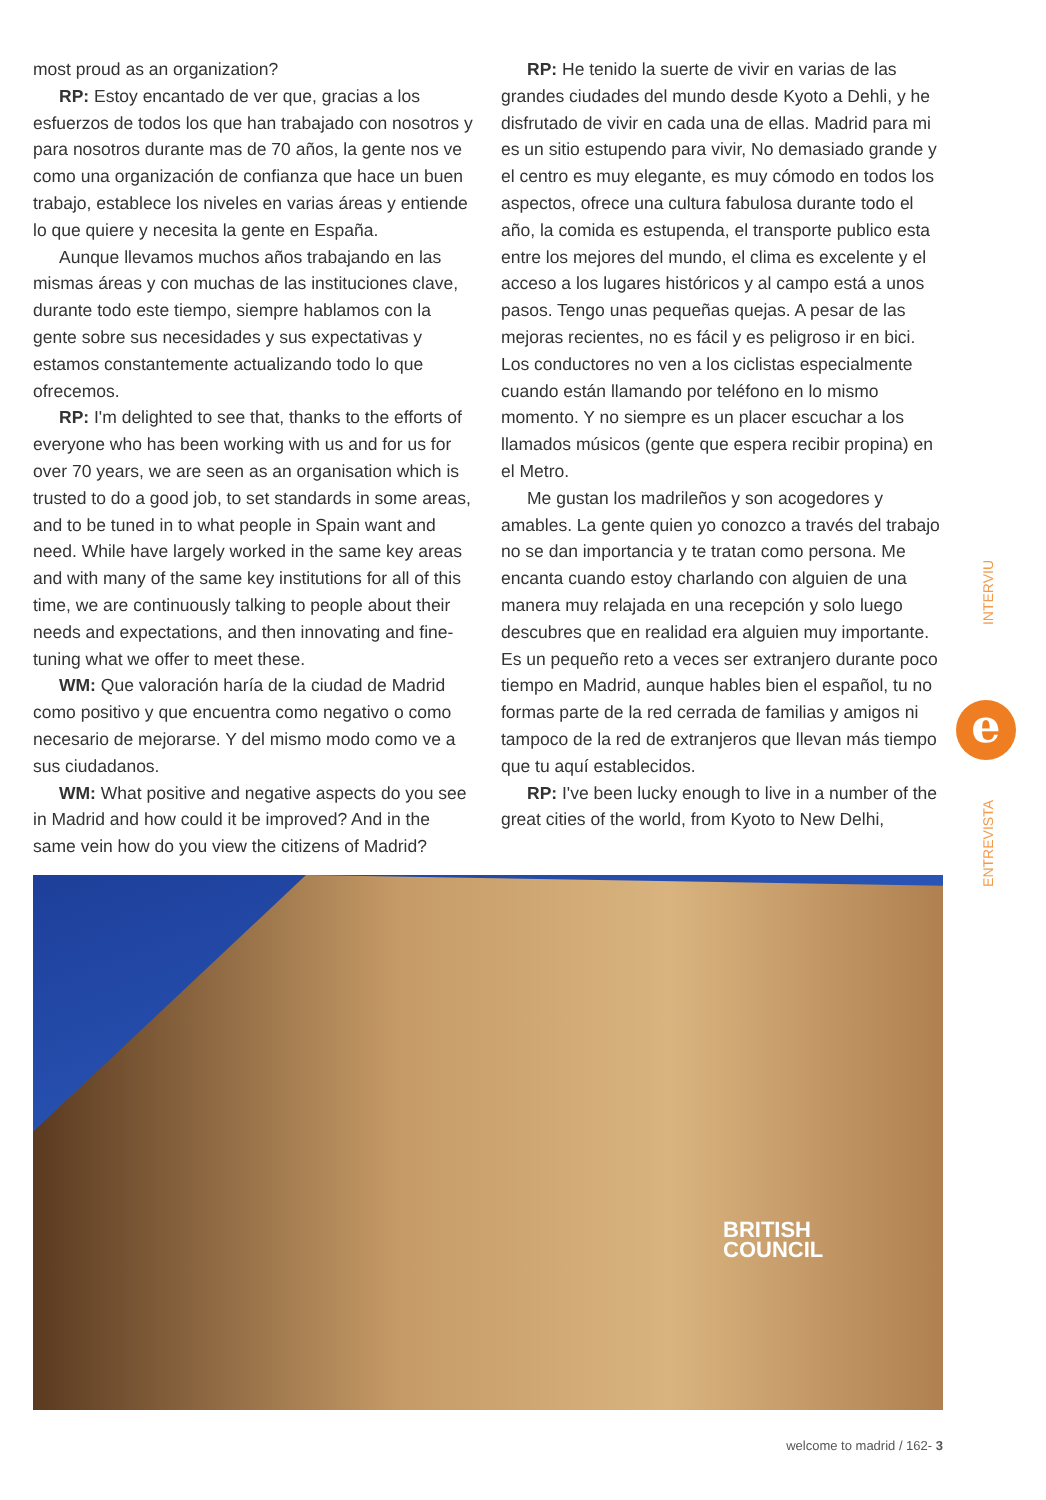most proud as an organization?
RP: Estoy encantado de ver que, gracias a los esfuerzos de todos los que han trabajado con nosotros y para nosotros durante mas de 70 años, la gente nos ve como una organización de confianza que hace un buen trabajo, establece los niveles en varias áreas y entiende lo que quiere y necesita la gente en España.
Aunque llevamos muchos años trabajando en las mismas áreas y con muchas de las instituciones clave, durante todo este tiempo, siempre hablamos con la gente sobre sus necesidades y sus expectativas y estamos constantemente actualizando todo lo que ofrecemos.
RP: I'm delighted to see that, thanks to the efforts of everyone who has been working with us and for us for over 70 years, we are seen as an organisation which is trusted to do a good job, to set standards in some areas, and to be tuned in to what people in Spain want and need. While have largely worked in the same key areas and with many of the same key institutions for all of this time, we are continuously talking to people about their needs and expectations, and then innovating and fine-tuning what we offer to meet these.
WM: Que valoración haría de la ciudad de Madrid como positivo y que encuentra como negativo o como necesario de mejorarse. Y del mismo modo como ve a sus ciudadanos.
WM: What positive and negative aspects do you see in Madrid and how could it be improved? And in the same vein how do you view the citizens of Madrid?
RP: He tenido la suerte de vivir en varias de las grandes ciudades del mundo desde Kyoto a Dehli, y he disfrutado de vivir en cada una de ellas. Madrid para mi es un sitio estupendo para vivir, No demasiado grande y el centro es muy elegante, es muy cómodo en todos los aspectos, ofrece una cultura fabulosa durante todo el año, la comida es estupenda, el transporte publico esta entre los mejores del mundo, el clima es excelente y el acceso a los lugares históricos y al campo está a unos pasos. Tengo unas pequeñas quejas. A pesar de las mejoras recientes, no es fácil y es peligroso ir en bici. Los conductores no ven a los ciclistas especialmente cuando están llamando por teléfono en lo mismo momento. Y no siempre es un placer escuchar a los llamados músicos (gente que espera recibir propina) en el Metro.
Me gustan los madrileños y son acogedores y amables. La gente quien yo conozco a través del trabajo no se dan importancia y te tratan como persona. Me encanta cuando estoy charlando con alguien de una manera muy relajada en una recepción y solo luego descubres que en realidad era alguien muy importante. Es un pequeño reto a veces ser extranjero durante poco tiempo en Madrid, aunque hables bien el español, tu no formas parte de la red cerrada de familias y amigos ni tampoco de la red de extranjeros que llevan más tiempo que tu aquí establecidos.
RP: I've been lucky enough to live in a number of the great cities of the world, from Kyoto to New Delhi,
INTERVIU
ENTREVISTA
e
BRITISH
COUNCIL
welcome to madrid / 162- 3